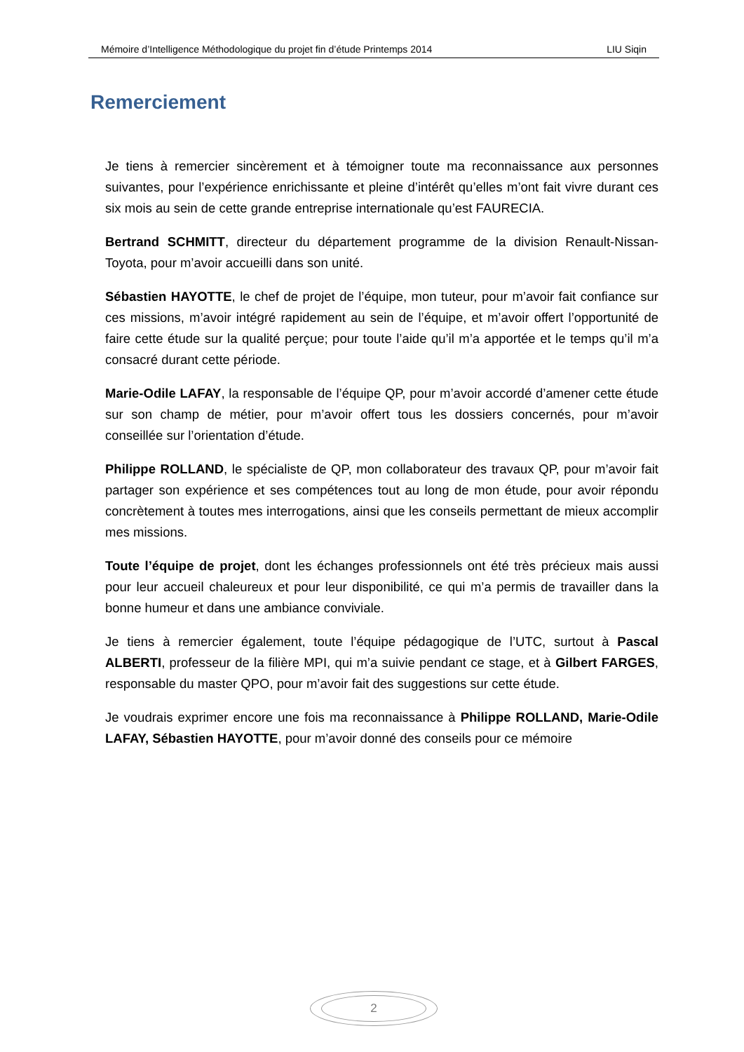Mémoire d’Intelligence Méthodologique du projet fin d’étude Printemps 2014 LIU Siqin
Remerciement
Je tiens à remercier sincèrement et à témoigner toute ma reconnaissance aux personnes suivantes, pour l’expérience enrichissante et pleine d’intérêt qu’elles m’ont fait vivre durant ces six mois au sein de cette grande entreprise internationale qu’est FAURECIA.
Bertrand SCHMITT, directeur du département programme de la division Renault-Nissan-Toyota, pour m’avoir accueilli dans son unité.
Sébastien HAYOTTE, le chef de projet de l’équipe, mon tuteur, pour m’avoir fait confiance sur ces missions, m’avoir intégré rapidement au sein de l’équipe, et m’avoir offert l’opportunité de faire cette étude sur la qualité perçue; pour toute l’aide qu’il m’a apportée et le temps qu’il m’a consacré durant cette période.
Marie-Odile LAFAY, la responsable de l’équipe QP, pour m’avoir accordé d’amener cette étude sur son champ de métier, pour m’avoir offert tous les dossiers concernés, pour m’avoir conseillée sur l’orientation d’étude.
Philippe ROLLAND, le spécialiste de QP, mon collaborateur des travaux QP, pour m’avoir fait partager son expérience et ses compétences tout au long de mon étude, pour avoir répondu concrètement à toutes mes interrogations, ainsi que les conseils permettant de mieux accomplir mes missions.
Toute l’équipe de projet, dont les échanges professionnels ont été très précieux mais aussi pour leur accueil chaleureux et pour leur disponibilité, ce qui m’a permis de travailler dans la bonne humeur et dans une ambiance conviviale.
Je tiens à remercier également, toute l’équipe pédagogique de l’UTC, surtout à Pascal ALBERTI, professeur de la filière MPI, qui m’a suivie pendant ce stage, et à Gilbert FARGES, responsable du master QPO, pour m’avoir fait des suggestions sur cette étude.
Je voudrais exprimer encore une fois ma reconnaissance à Philippe ROLLAND, Marie-Odile LAFAY, Sébastien HAYOTTE, pour m’avoir donné des conseils pour ce mémoire
2